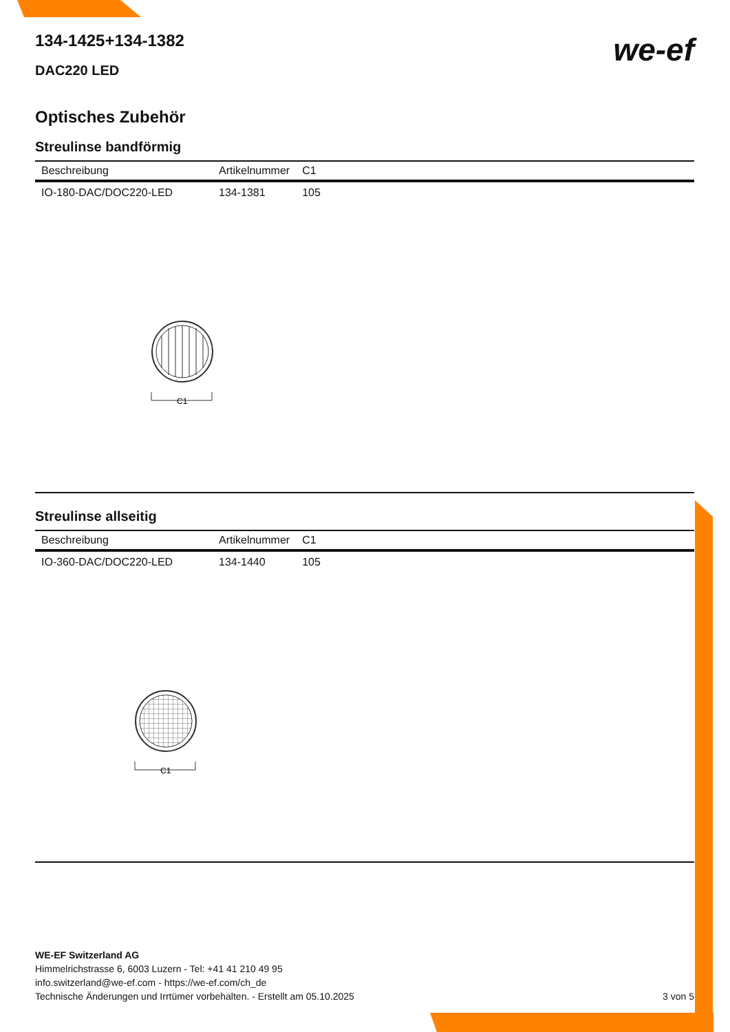we-ef
134-1425+134-1382
DAC220 LED
Optisches Zubehör
Streulinse bandförmig
| Beschreibung | Artikelnummer | C1 |
| --- | --- | --- |
| IO-180-DAC/DOC220-LED | 134-1381 | 105 |
C1
Streulinse allseitig
| Beschreibung | Artikelnummer | C1 |
| --- | --- | --- |
| IO-360-DAC/DOC220-LED | 134-1440 | 105 |
C1
WE-EF Switzerland AG
Himmelrichstrasse 6, 6003 Luzern - Tel: +41 41 210 49 95
info.switzerland@we-ef.com - https://we-ef.com/ch_de
Technische Änderungen und Irrtümer vorbehalten. - Erstellt am 05.10.2025 3 von 5